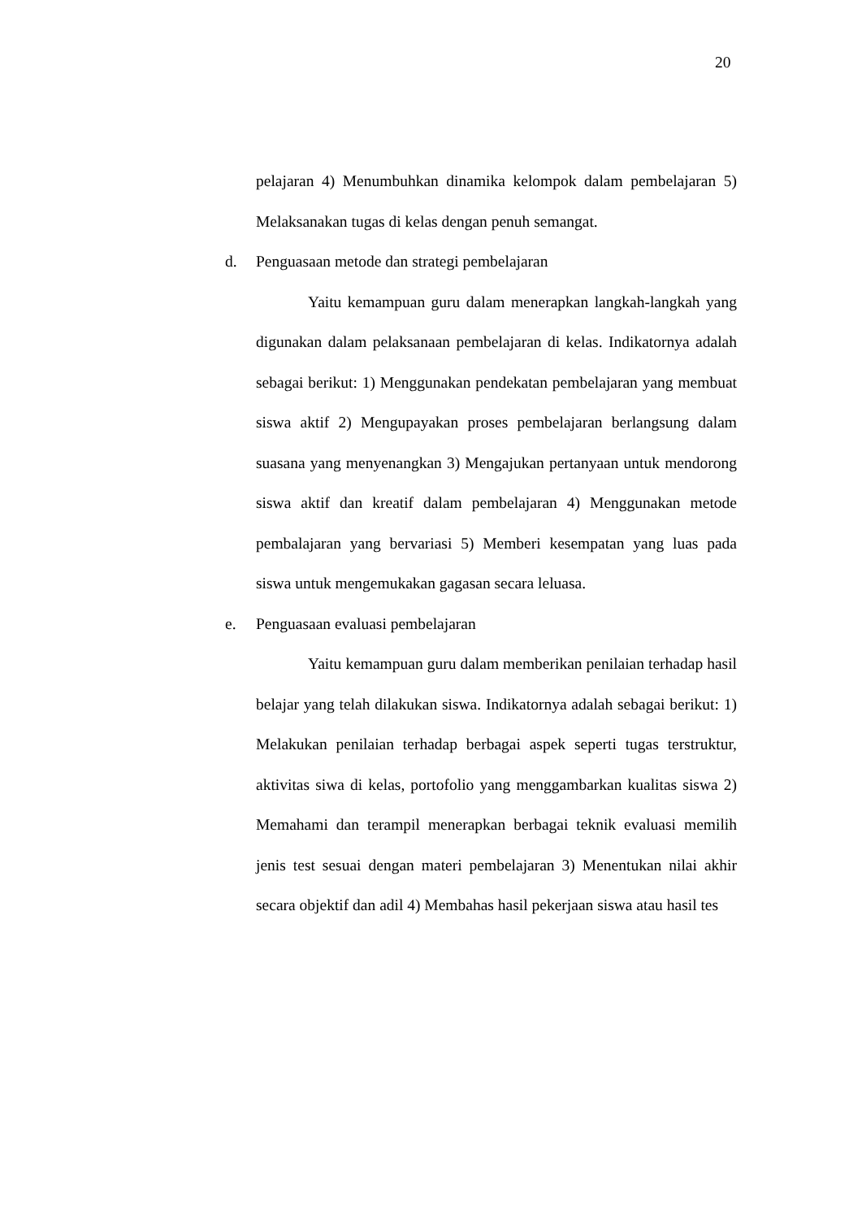20
pelajaran 4) Menumbuhkan dinamika kelompok dalam pembelajaran 5) Melaksanakan tugas di kelas dengan penuh semangat.
d. Penguasaan metode dan strategi pembelajaran
Yaitu kemampuan guru dalam menerapkan langkah-langkah yang digunakan dalam pelaksanaan pembelajaran di kelas. Indikatornya adalah sebagai berikut: 1) Menggunakan pendekatan pembelajaran yang membuat siswa aktif 2) Mengupayakan proses pembelajaran berlangsung dalam suasana yang menyenangkan 3) Mengajukan pertanyaan untuk mendorong siswa aktif dan kreatif dalam pembelajaran 4) Menggunakan metode pembalajaran yang bervariasi 5) Memberi kesempatan yang luas pada siswa untuk mengemukakan gagasan secara leluasa.
e. Penguasaan evaluasi pembelajaran
Yaitu kemampuan guru dalam memberikan penilaian terhadap hasil belajar yang telah dilakukan siswa. Indikatornya adalah sebagai berikut: 1) Melakukan penilaian terhadap berbagai aspek seperti tugas terstruktur, aktivitas siwa di kelas, portofolio yang menggambarkan kualitas siswa 2) Memahami dan terampil menerapkan berbagai teknik evaluasi memilih jenis test sesuai dengan materi pembelajaran 3) Menentukan nilai akhir secara objektif dan adil 4) Membahas hasil pekerjaan siswa atau hasil tes